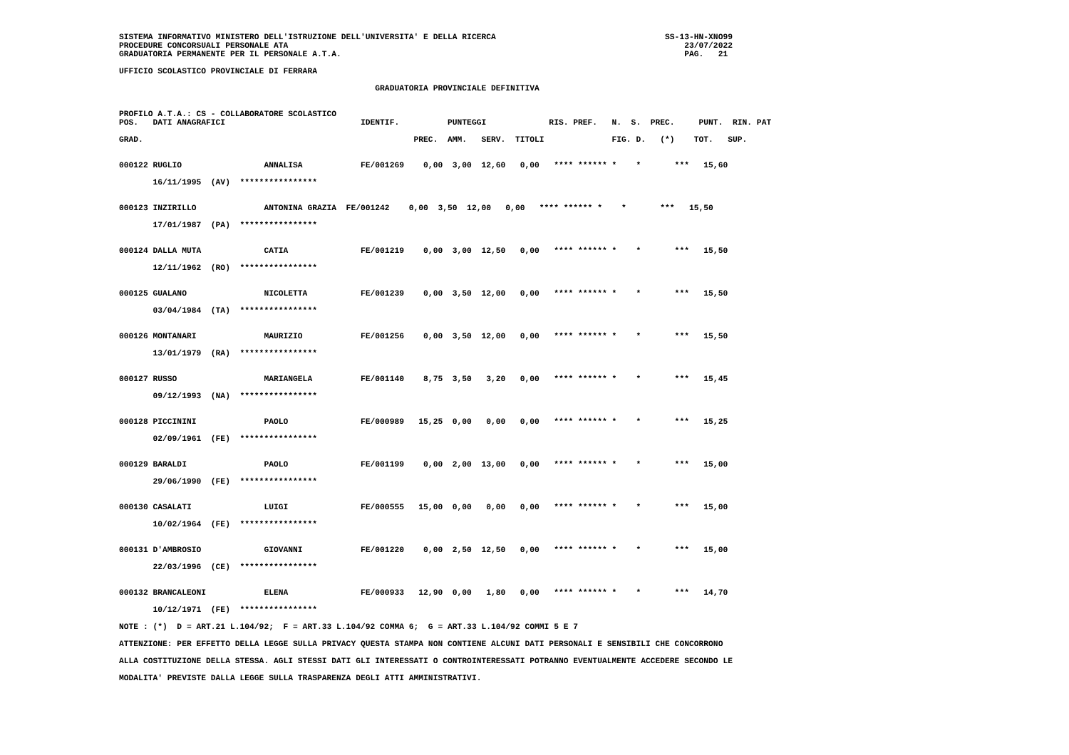SISTEMA INFORMATIVO MINISTERO DELL'ISTRUZIONE DELL'UNIVERSITA' E DELLA RICERCA                                   SS-13-HN-XNO99
PROCEDURE CONCORSUALI PERSONALE ATA                                                                                  23/07/2022
GRADUATORIA PERMANENTE PER IL PERSONALE A.T.A.                                                                       PAG.   21

UFFICIO SCOLASTICO PROVINCIALE DI FERRARA

                                                     GRADUATORIA PROVINCIALE DEFINITIVA


PROFILO A.T.A.: CS - COLLABORATORE SCOLASTICO
POS.   DATI ANAGRAFICI                            IDENTIF.          PUNTEGGI             RIS. PREF.   N.  S.  PREC.     PUNT.  RIN. PAT

GRAD.                                                        PREC.  AMM.   SERV.  TITOLI              FIG. D.   (*)    TOT.   SUP.


000122 RUGLIO                 ANNALISA            FE/001269    0,00  3,00  12,60   0,00   **** ****** *    *       ***   15,60

       16/11/1995  (AV)  ****************


000123 INZIRILLO              ANTONINA GRAZIA  FE/001242    0,00  3,50  12,00   0,00   **** ****** *    *       ***   15,50

       17/01/1987  (PA)  ****************


000124 DALLA MUTA             CATIA               FE/001219    0,00  3,00  12,50   0,00   **** ****** *    *       ***   15,50

       12/11/1962  (RO)  ****************


000125 GUALANO                NICOLETTA           FE/001239    0,00  3,50  12,00   0,00   **** ****** *    *       ***   15,50

       03/04/1984  (TA)  ****************


000126 MONTANARI              MAURIZIO            FE/001256    0,00  3,50  12,00   0,00   **** ****** *    *       ***   15,50

       13/01/1979  (RA)  ****************


000127 RUSSO                  MARIANGELA          FE/001140    8,75  3,50   3,20   0,00   **** ****** *    *       ***   15,45

       09/12/1993  (NA)  ****************


000128 PICCININI              PAOLO               FE/000989   15,25  0,00   0,00   0,00   **** ****** *    *       ***   15,25

       02/09/1961  (FE)  ****************


000129 BARALDI                PAOLO               FE/001199    0,00  2,00  13,00   0,00   **** ****** *    *       ***   15,00

       29/06/1990  (FE)  ****************


000130 CASALATI               LUIGI               FE/000555   15,00  0,00   0,00   0,00   **** ****** *    *       ***   15,00

       10/02/1964  (FE)  ****************


000131 D'AMBROSIO             GIOVANNI            FE/001220    0,00  2,50  12,50   0,00   **** ****** *    *       ***   15,00

       22/03/1996  (CE)  ****************


000132 BRANCALEONI            ELENA               FE/000933   12,90  0,00   1,80   0,00   **** ****** *    *       ***   14,70

       10/12/1971  (FE)  ****************

NOTE : (*)  D = ART.21 L.104/92;  F = ART.33 L.104/92 COMMA 6;  G = ART.33 L.104/92 COMMI 5 E 7

ATTENZIONE: PER EFFETTO DELLA LEGGE SULLA PRIVACY QUESTA STAMPA NON CONTIENE ALCUNI DATI PERSONALI E SENSIBILI CHE CONCORRONO

ALLA COSTITUZIONE DELLA STESSA. AGLI STESSI DATI GLI INTERESSATI O CONTROINTERESSATI POTRANNO EVENTUALMENTE ACCEDERE SECONDO LE

MODALITA' PREVISTE DALLA LEGGE SULLA TRASPARENZA DEGLI ATTI AMMINISTRATIVI.